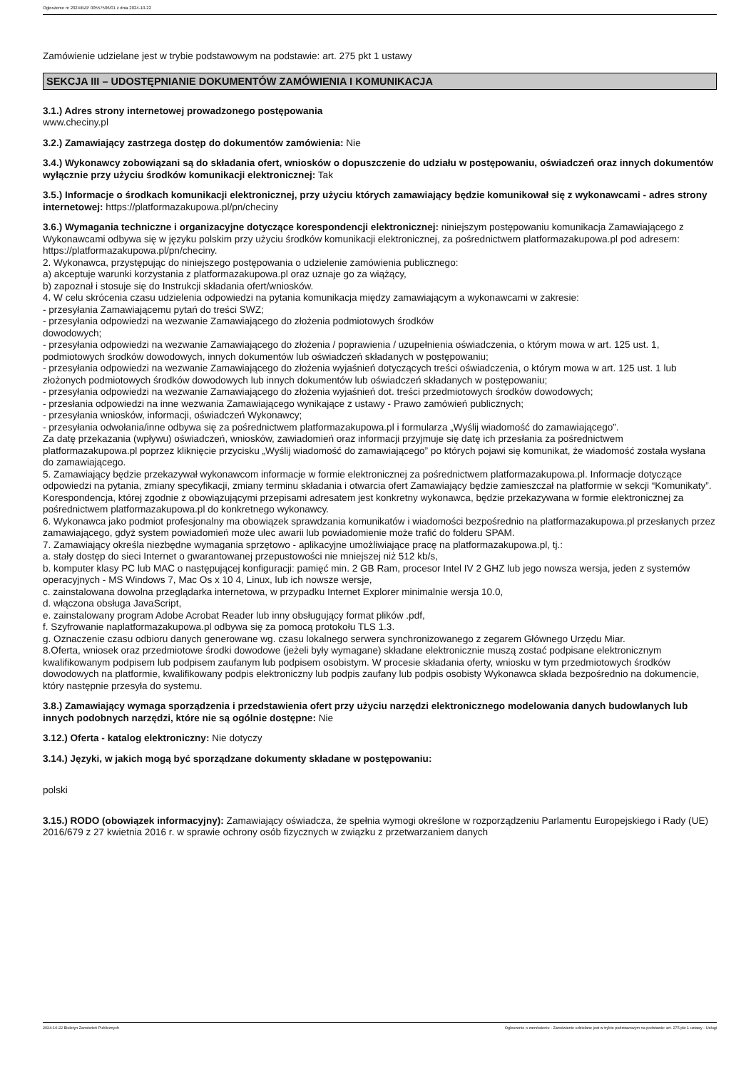Ogłoszenie nr 2024/BZP 00557506/01 z dnia 2024-10-22
Zamówienie udzielane jest w trybie podstawowym na podstawie: art. 275 pkt 1 ustawy
SEKCJA III – UDOSTĘPNIANIE DOKUMENTÓW ZAMÓWIENIA I KOMUNIKACJA
3.1.) Adres strony internetowej prowadzonego postępowania
www.checiny.pl
3.2.) Zamawiający zastrzega dostęp do dokumentów zamówienia: Nie
3.4.) Wykonawcy zobowiązani są do składania ofert, wniosków o dopuszczenie do udziału w postępowaniu, oświadczeń oraz innych dokumentów wyłącznie przy użyciu środków komunikacji elektronicznej: Tak
3.5.) Informacje o środkach komunikacji elektronicznej, przy użyciu których zamawiający będzie komunikował się z wykonawcami - adres strony internetowej: https://platformazakupowa.pl/pn/checiny
3.6.) Wymagania techniczne i organizacyjne dotyczące korespondencji elektronicznej: niniejszym postępowaniu komunikacja Zamawiającego z Wykonawcami odbywa się w języku polskim przy użyciu środków komunikacji elektronicznej, za pośrednictwem platformazakupowa.pl pod adresem: https://platformazakupowa.pl/pn/checiny.
2. Wykonawca, przystępując do niniejszego postępowania o udzielenie zamówienia publicznego:
a) akceptuje warunki korzystania z platformazakupowa.pl oraz uznaje go za wiążący,
b) zapoznał i stosuje się do Instrukcji składania ofert/wniosków.
4. W celu skrócenia czasu udzielenia odpowiedzi na pytania komunikacja między zamawiającym a wykonawcami w zakresie:
- przesyłania Zamawiającemu pytań do treści SWZ;
- przesyłania odpowiedzi na wezwanie Zamawiającego do złożenia podmiotowych środków
dowodowych;
- przesyłania odpowiedzi na wezwanie Zamawiającego do złożenia / poprawienia / uzupełnienia oświadczenia, o którym mowa w art. 125 ust. 1, podmiotowych środków dowodowych, innych dokumentów lub oświadczeń składanych w postępowaniu;
- przesyłania odpowiedzi na wezwanie Zamawiającego do złożenia wyjaśnień dotyczących treści oświadczenia, o którym mowa w art. 125 ust. 1 lub złożonych podmiotowych środków dowodowych lub innych dokumentów lub oświadczeń składanych w postępowaniu;
- przesyłania odpowiedzi na wezwanie Zamawiającego do złożenia wyjaśnień dot. treści przedmiotowych środków dowodowych;
- przesłania odpowiedzi na inne wezwania Zamawiającego wynikające z ustawy - Prawo zamówień publicznych;
- przesyłania wniosków, informacji, oświadczeń Wykonawcy;
- przesyłania odwołania/inne odbywa się za pośrednictwem platformazakupowa.pl i formularza „Wyślij wiadomość do zamawiającego”.
Za datę przekazania (wpływu) oświadczeń, wniosków, zawiadomień oraz informacji przyjmuje się datę ich przesłania za pośrednictwem platformazakupowa.pl poprzez kliknięcie przycisku „Wyślij wiadomość do zamawiającego” po których pojawi się komunikat, że wiadomość została wysłana do zamawiającego.
5. Zamawiający będzie przekazywał wykonawcom informacje w formie elektronicznej za pośrednictwem platformazakupowa.pl. Informacje dotyczące odpowiedzi na pytania, zmiany specyfikacji, zmiany terminu składania i otwarcia ofert Zamawiający będzie zamieszczał na platformie w sekcji “Komunikaty”. Korespondencja, której zgodnie z obowiązującymi przepisami adresatem jest konkretny wykonawca, będzie przekazywana w formie elektronicznej za pośrednictwem platformazakupowa.pl do konkretnego wykonawcy.
6. Wykonawca jako podmiot profesjonalny ma obowiązek sprawdzania komunikatów i wiadomości bezpośrednio na platformazakupowa.pl przesłanych przez zamawiającego, gdyż system powiadomień może ulec awarii lub powiadomienie może trafić do folderu SPAM.
7. Zamawiający określa niezbędne wymagania sprzętowo - aplikacyjne umożliwiające pracę na platformazakupowa.pl, tj.:
a. stały dostęp do sieci Internet o gwarantowanej przepustowości nie mniejszej niż 512 kb/s,
b. komputer klasy PC lub MAC o następującej konfiguracji: pamięć min. 2 GB Ram, procesor Intel IV 2 GHZ lub jego nowsza wersja, jeden z systemów operacyjnych - MS Windows 7, Mac Os x 10 4, Linux, lub ich nowsze wersje,
c. zainstalowana dowolna przeglądarka internetowa, w przypadku Internet Explorer minimalnie wersja 10.0,
d. włączona obsługa JavaScript,
e. zainstalowany program Adobe Acrobat Reader lub inny obsługujący format plików .pdf,
f. Szyfrowanie naplatformazakupowa.pl odbywa się za pomocą protokołu TLS 1.3.
g. Oznaczenie czasu odbioru danych generowane wg. czasu lokalnego serwera synchronizowanego z zegarem Głównego Urzędu Miar.
8.Oferta, wniosek oraz przedmiotowe środki dowodowe (jeżeli były wymagane) składane elektronicznie muszą zostać podpisane elektronicznym kwalifikowanym podpisem lub podpisem zaufanym lub podpisem osobistym. W procesie składania oferty, wniosku w tym przedmiotowych środków dowodowych na platformie, kwalifikowany podpis elektroniczny lub podpis zaufany lub podpis osobisty Wykonawca składa bezpośrednio na dokumencie, który następnie przesyła do systemu.
3.8.) Zamawiający wymaga sporządzenia i przedstawienia ofert przy użyciu narzędzi elektronicznego modelowania danych budowlanych lub innych podobnych narzędzi, które nie są ogólnie dostępne: Nie
3.12.) Oferta - katalog elektroniczny: Nie dotyczy
3.14.) Języki, w jakich mogą być sporządzane dokumenty składane w postępowaniu:
polski
3.15.) RODO (obowiązek informacyjny): Zamawiający oświadcza, że spełnia wymogi określone w rozporządzeniu Parlamentu Europejskiego i Rady (UE) 2016/679 z 27 kwietnia 2016 r. w sprawie ochrony osób fizycznych w związku z przetwarzaniem danych
2024-10-22 Biuletyn Zamówień Publicznych Ogłoszenie o zamówieniu - Zamówienie udzielane jest w trybie podstawowym na podstawie: art. 275 pkt 1 ustawy - Usługi